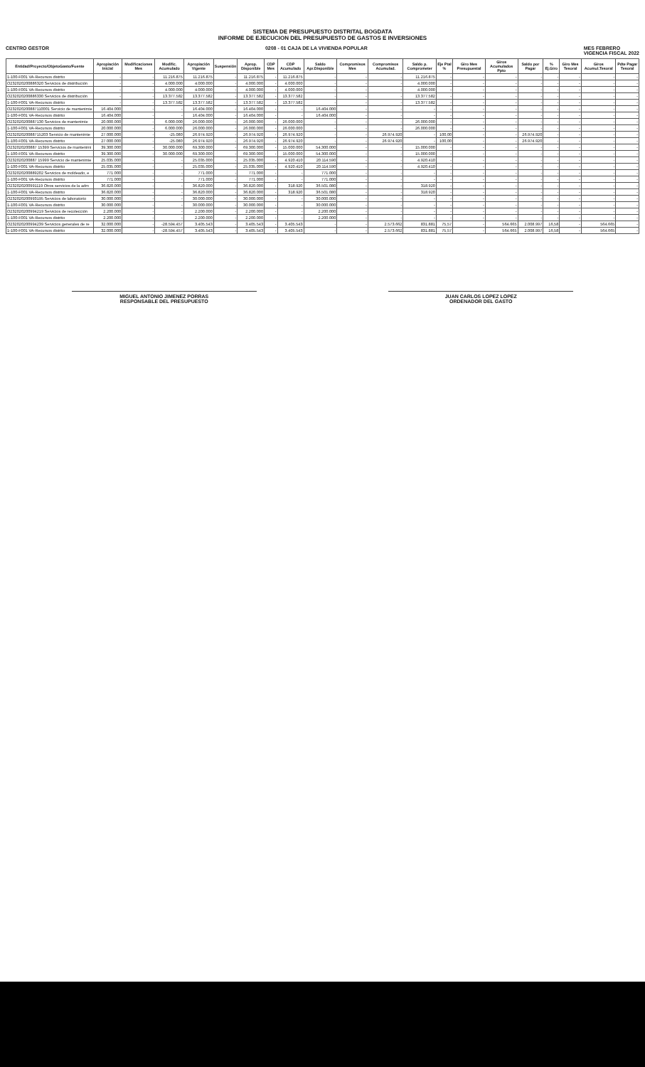SISTEMA DE PRESUPUESTO DISTRITAL BOGDATA
INFORME DE EJECUCION DEL PRESUPUESTO DE GASTOS E INVERSIONES
CENTRO GESTOR 0208 - 01 CAJA DE LA VIVIENDA POPULAR MES FEBRERO
VIGENCIA FISCAL 2022
| Entidad/Proyecto/ObjetoGasto/Fuente | Apropiación Inicial | Modificaciones Mes | Modific. Acumulado | Apropiación Vigente | Suspensión | Aprop. Disponible | CDP Mes | CDP Acumulado | Saldo Apr.Disponible | Compromisos Mes | Compromisos Acumulad. | Saldo p. Comprometer | Eje Ptal % | Giro Mes Presupuestal | Giros Acumulados Ppto | Saldo por Pagar | % Ej.Giro | Giro Mes Tesoral | Giros Acumul.Tesoral | Pdte Pagar Tesoral |
| --- | --- | --- | --- | --- | --- | --- | --- | --- | --- | --- | --- | --- | --- | --- | --- | --- | --- | --- | --- | --- |
| 1-100-F001 VA-Recursos distrito | - | - | 11.216.875 | 11.216.875 | - | 11.216.875 | - | 11.216.875 | - | - | - | 11.216.875 | - | - | - | - | - | - | - | - |
| O232020200886320 Servicios de distribución | - | - | 4.000.000 | 4.000.000 | - | 4.000.000 | - | 4.000.000 | - | - | - | 4.000.000 | - | - | - | - | - | - | - | - |
| 1-100-F001 VA-Recursos distrito | - | - | 4.000.000 | 4.000.000 | - | 4.000.000 | - | 4.000.000 | - | - | - | 4.000.000 | - | - | - | - | - | - | - | - |
| O232020200886330 Servicios de distribución | - | - | 13.377.582 | 13.377.582 | - | 13.377.582 | - | 13.377.582 | - | - | - | 13.377.582 | - | - | - | - | - | - | - | - |
| 1-100-F001 VA-Recursos distrito | - | - | 13.377.582 | 13.377.582 | - | 13.377.582 | - | 13.377.582 | - | - | - | 13.377.582 | - | - | - | - | - | - | - | - |
| O232020200887110001 Servicio de mantenimie | 16.404.000 | - | - | 16.404.000 | - | 16.404.000 | - | - | 16.404.000 | - | - | - | - | - | - | - | - | - | - | - |
| 1-100-F001 VA-Recursos distrito | 16.404.000 | - | - | 16.404.000 | - | 16.404.000 | - | - | 16.404.000 | - | - | - | - | - | - | - | - | - | - | - |
| O232020200887130 Servicios de mantenimie | 20.000.000 | - | 6.000.000 | 26.000.000 | - | 26.000.000 | - | 26.000.000 | - | - | - | 26.000.000 | - | - | - | - | - | - | - | - |
| 1-100-F001 VA-Recursos distrito | 20.000.000 | - | 6.000.000 | 26.000.000 | - | 26.000.000 | - | 26.000.000 | - | - | - | 26.000.000 | - | - | - | - | - | - | - | - |
| O23202020088715203 Servicio de mantenimie | 27.000.000 | - | -25.080 | 26.974.920 | - | 26.974.920 | - | 26.974.920 | - | - | 26.974.920 | - | 100,00 | - | - | 26.974.920 | - | - | - | - |
| 1-100-F001 VA-Recursos distrito | 27.000.000 | - | -25.080 | 26.974.920 | - | 26.974.920 | - | 26.974.920 | - | - | 26.974.920 | - | 100,00 | - | - | 26.974.920 | - | - | - | - |
| O232020200887 15399 Servicios de mantenimi | 39.300.000 | - | 30.000.000 | 69.300.000 | - | 69.300.000 | - | 15.000.000 | 54.300.000 | - | - | 15.000.000 | - | - | - | - | - | - | - | - |
| 1-100-F001 VA-Recursos distrito | 39.300.000 | - | 30.000.000 | 69.300.000 | - | 69.300.000 | - | 15.000.000 | 54.300.000 | - | - | 15.000.000 | - | - | - | - | - | - | - | - |
| O232020200887 15999 Servicio de mantenimie | 25.035.000 | - | - | 25.035.000 | - | 25.035.000 | - | 4.920.410 | 20.114.590 | - | - | 4.920.410 | - | - | - | - | - | - | - | - |
| 1-100-F001 VA-Recursos distrito | 25.035.000 | - | - | 25.035.000 | - | 25.035.000 | - | 4.920.410 | 20.114.590 | - | - | 4.920.410 | - | - | - | - | - | - | - | - |
| O232020200889202 Servicios de moldeado, e | 771.000 | - | - | 771.000 | - | 771.000 | - | - | 771.000 | - | - | - | - | - | - | - | - | - | - | - |
| 1-100-F001 VA-Recursos distrito | 771.000 | - | - | 771.000 | - | 771.000 | - | - | 771.000 | - | - | - | - | - | - | - | - | - | - | - |
| O232020200991119 Otros servicios de la adm | 36.820.000 | - | - | 36.820.000 | - | 36.820.000 | - | 318.920 | 36.501.080 | - | - | 318.920 | - | - | - | - | - | - | - | - |
| 1-100-F001 VA-Recursos distrito | 36.820.000 | - | - | 36.820.000 | - | 36.820.000 | - | 318.920 | 36.501.080 | - | - | 318.920 | - | - | - | - | - | - | - | - |
| O232020200993195 Servicios de laboratorio | 30.000.000 | - | - | 30.000.000 | - | 30.000.000 | - | - | 30.000.000 | - | - | - | - | - | - | - | - | - | - | - |
| 1-100-F001 VA-Recursos distrito | 30.000.000 | - | - | 30.000.000 | - | 30.000.000 | - | - | 30.000.000 | - | - | - | - | - | - | - | - | - | - | - |
| O232020200994219 Servicios de recolección | 2.200.000 | - | - | 2.200.000 | - | 2.200.000 | - | - | 2.200.000 | - | - | - | - | - | - | - | - | - | - | - |
| 1-100-F001 VA-Recursos distrito | 2.200.000 | - | - | 2.200.000 | - | 2.200.000 | - | - | 2.200.000 | - | - | - | - | - | - | - | - | - | - | - |
| O232020200994239 Servicios generales de re | 32.000.000 | - | -28.594.457 | 3.405.543 | - | 3.405.543 | - | 3.405.543 | - | - | 2.573.662 | 831.881 | 75,57 | - | 564.665 | 2.008.997 | 16,58 | - | 564.665 | - |
| 1-100-F001 VA-Recursos distrito | 32.000.000 | - | -28.594.457 | 3.405.543 | - | 3.405.543 | - | 3.405.543 | - | - | 2.573.662 | 831.881 | 75,57 | - | 564.665 | 2.008.997 | 16,58 | - | 564.665 | - |
MIGUEL ANTONIO JIMENEZ PORRAS
RESPONSABLE DEL PRESUPUESTO
JUAN CARLOS LOPEZ LOPEZ
ORDENADOR DEL GASTO